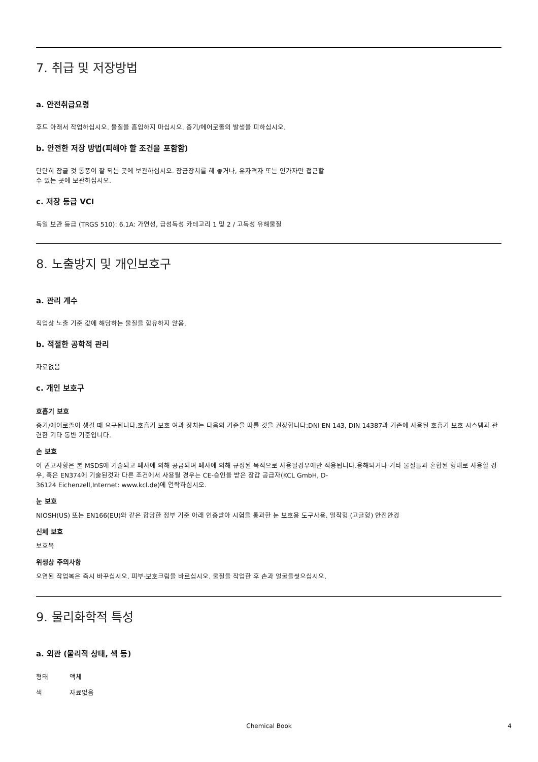7. 취급 및 저장방법
a. 안전취급요령
후드 아래서 작업하십시오. 물질을 흡입하지 마십시오. 증기/에어로졸의 발생을 피하십시오.
b. 안전한 저장 방법(피해야 할 조건을 포함함)
단단히 잠글 것 통풍이 잘 되는 곳에 보관하십시오. 잠금장치를 해 놓거나, 유자격자 또는 인가자만 접근할
수 있는 곳에 보관하십시오.
c. 저장 등급 VCI
독일 보관 등급 (TRGS 510): 6.1A: 가연성, 급성독성 카테고리 1 및 2 / 고독성 유해물질
8. 노출방지 및 개인보호구
a. 관리 계수
직업상 노출 기준 값에 해당하는 물질을 함유하지 않음.
b. 적절한 공학적 관리
자료없음
c. 개인 보호구
호흡기 보호
증기/에어로졸이 생길 때 요구됩니다.호흡기 보호 여과 장치는 다음의 기준을 따를 것을 권장합니다:DNI EN 143, DIN 14387과 기존에 사용된 호흡기 보호 시스템과 관련한 기타 동반 기준입니다.
손 보호
이 권고사항은 본 MSDS에 기술되고 폐사에 의해 공급되며 폐사에 의해 규정된 목적으로 사용될경우에만 적용됩니다.용해되거나 기타 물질들과 혼합된 형태로 사용할 경우, 혹은 EN374에 기술된것과 다른 조건에서 사용될 경우는 CE-승인을 받은 장갑 공급자(KCL GmbH, D-
36124 Eichenzell,Internet: www.kcl.de)에 연락하십시오.
눈 보호
NIOSH(US) 또는 EN166(EU)와 같은 합당한 정부 기준 아래 인증받아 시험을 통과한 눈 보호용 도구사용. 밀착형 (고글형) 안전안경
신체 보호
보호복
위생상 주의사항
오염된 작업복은 즉시 바꾸십시오. 피부-보호크림을 바르십시오. 물질을 작업한 후 손과 얼굴을씻으십시오.
9. 물리화학적 특성
a. 외관 (물리적 상태, 색 등)
형태 액체
색 자료없음
Chemical Book 4